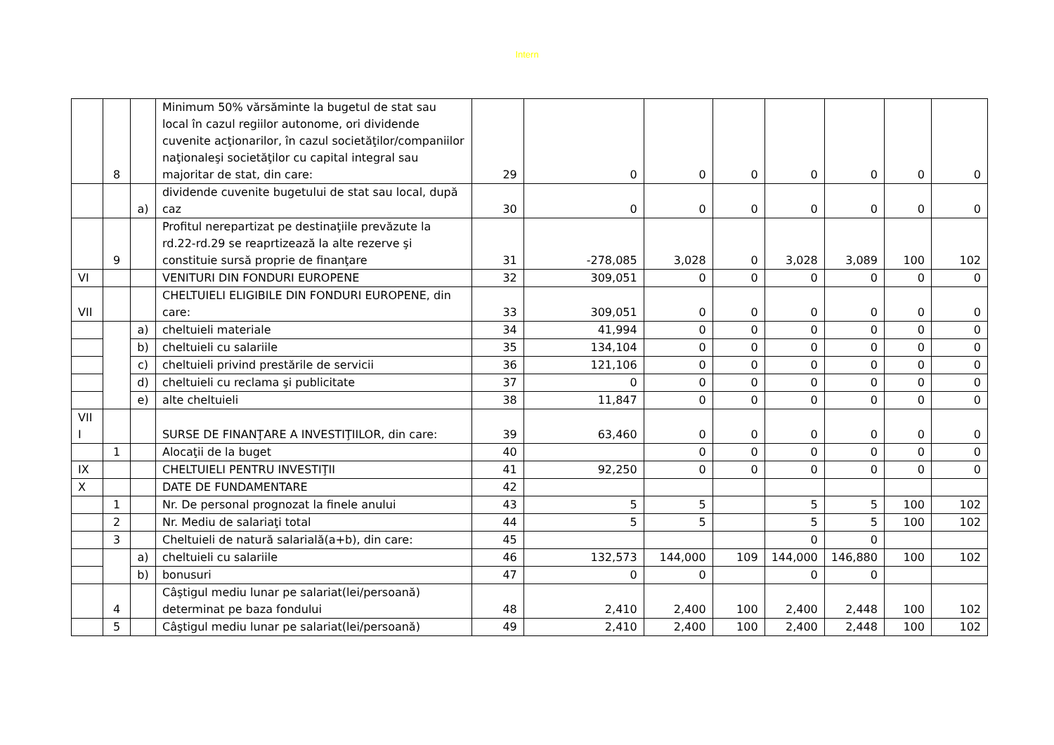Intern
| | 8 | | Minimum 50% vărsăminte la bugetul de stat sau local în cazul regiilor autonome, ori dividende cuvenite acţionarilor, în cazul societăţilor/companiilor naţionaleşi societăţilor cu capital integral sau majoritar de stat, din care: | 29 | 0 | 0 | 0 | 0 | 0 | 0 | 0 |
| | | a) | dividende cuvenite bugetului de stat sau local, după caz | 30 | 0 | 0 | 0 | 0 | 0 | 0 | 0 |
| | 9 | | Profitul nerepartizat pe destinaţiile prevăzute la rd.22-rd.29 se reaprtizează la alte rezerve şi constituie sursă proprie de finanţare | 31 | -278,085 | 3,028 | 0 | 3,028 | 3,089 | 100 | 102 |
| VI | | | VENITURI DIN FONDURI EUROPENE | 32 | 309,051 | 0 | 0 | 0 | 0 | 0 | 0 |
| VII | | | CHELTUIELI ELIGIBILE DIN FONDURI EUROPENE, din care: | 33 | 309,051 | 0 | 0 | 0 | 0 | 0 | 0 |
| | | a) | cheltuieli materiale | 34 | 41,994 | 0 | 0 | 0 | 0 | 0 | 0 |
| | | b) | cheltuieli cu salariile | 35 | 134,104 | 0 | 0 | 0 | 0 | 0 | 0 |
| | | c) | cheltuieli privind prestările de servicii | 36 | 121,106 | 0 | 0 | 0 | 0 | 0 | 0 |
| | | d) | cheltuieli cu reclama şi publicitate | 37 | 0 | 0 | 0 | 0 | 0 | 0 | 0 |
| | | e) | alte cheltuieli | 38 | 11,847 | 0 | 0 | 0 | 0 | 0 | 0 |
| VII I | | | SURSE DE FINANŢARE A INVESTIŢIILOR, din care: | 39 | 63,460 | 0 | 0 | 0 | 0 | 0 | 0 |
| | 1 | | Alocaţii de la buget | 40 | | 0 | 0 | 0 | 0 | 0 | 0 |
| IX | | | CHELTUIELI PENTRU INVESTIŢII | 41 | 92,250 | 0 | 0 | 0 | 0 | 0 | 0 |
| X | | | DATE DE FUNDAMENTARE | 42 | | | | | | | |
| | 1 | | Nr. De personal prognozat la finele anului | 43 | 5 | 5 | | 5 | 5 | 100 | 102 |
| | 2 | | Nr. Mediu de salariaţi total | 44 | 5 | 5 | | 5 | 5 | 100 | 102 |
| | 3 | | Cheltuieli de natură salarială(a+b), din care: | 45 | | | | 0 | 0 | | |
| | | a) | cheltuieli cu salariile | 46 | 132,573 | 144,000 | 109 | 144,000 | 146,880 | 100 | 102 |
| | | b) | bonusuri | 47 | 0 | 0 | | 0 | 0 | | |
| | 4 | | Câştigul mediu lunar pe salariat(lei/persoană) determinat pe baza fondului | 48 | 2,410 | 2,400 | 100 | 2,400 | 2,448 | 100 | 102 |
| | 5 | | Câştigul mediu lunar pe salariat(lei/persoană) | 49 | 2,410 | 2,400 | 100 | 2,400 | 2,448 | 100 | 102 |